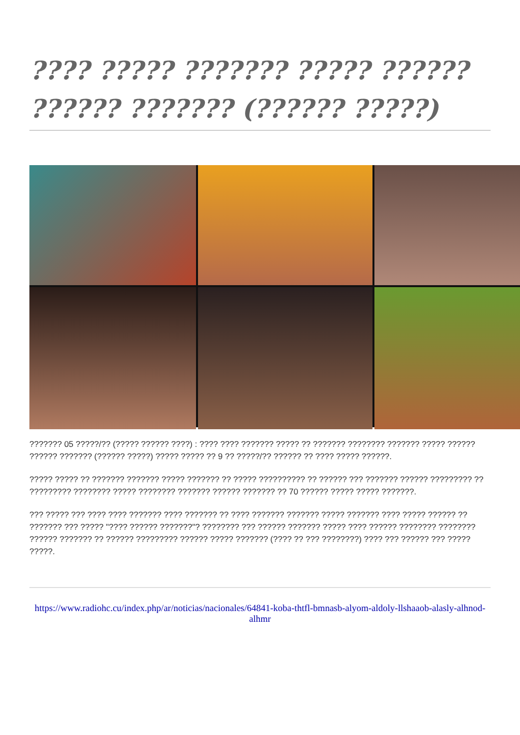???? ????? ??????? ????? ?????? ?????? ??????? (?????? ?????)
??????? 05 ?????/?? (????? ?????? ????) : ???? ???? ??????? ????? ?? ??????? ???????? ??????? ????? ?????? ?????? ??????? (?????? ?????) ????? ????? ?? 9 ?? ?????/?? ?????? ?? ???? ????? ??????.
????? ????? ?? ??????? ??????? ????? ??????? ?? ????? ?????????? ?? ?????? ??? ??????? ?????? ????????? ?? ????????? ???????? ????? ???????? ??????? ?????? ??????? ?? 70 ?????? ????? ????? ???????.
??? ????? ??? ???? ???? ??????? ???? ??????? ?? ???? ??????? ??????? ????? ??????? ???? ????? ?????? ?? ??????? ??? ????? "???? ?????? ???????"? ???????? ??? ?????? ??????? ????? ???? ?????? ???????? ???????? ?????? ??????? ?? ?????? ????????? ?????? ????? ??????? (???? ?? ??? ????????) ???? ??? ?????? ??? ????? ?????.
https://www.radiohc.cu/index.php/ar/noticias/nacionales/64841-koba-thtfl-bmnasb-alyom-aldoly-llshaaob-alasly-alhnod-alhmr